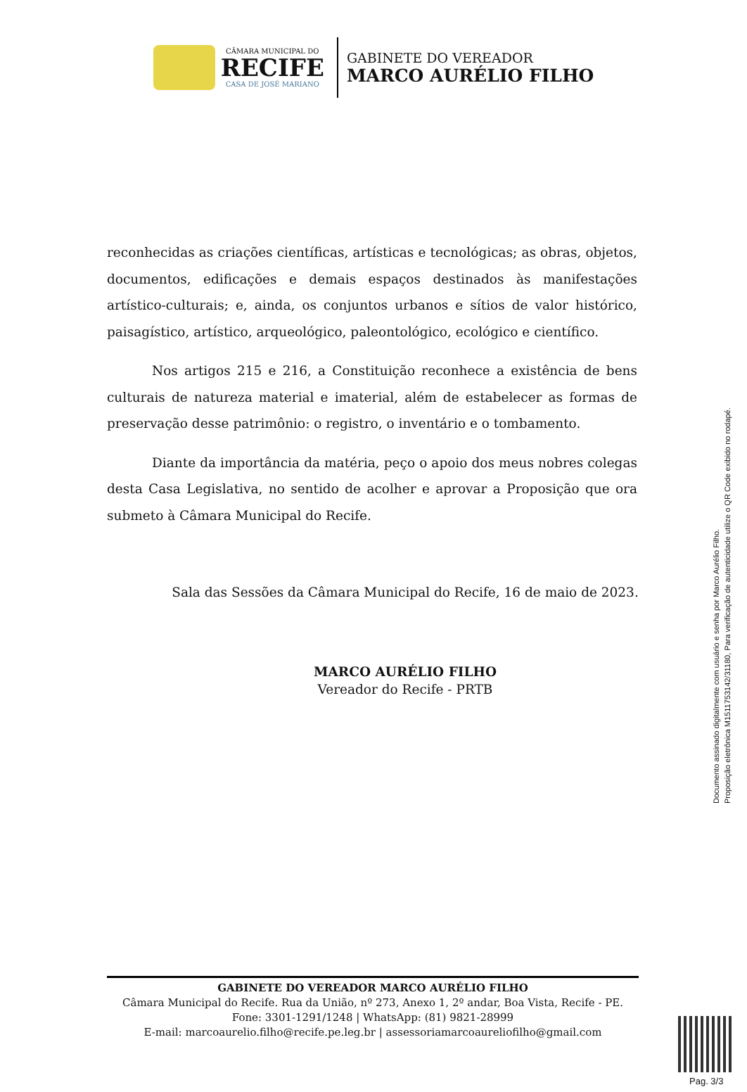CÂMARA MUNICIPAL DO
RECIFE
CASA DE JOSÉ MARIANO
GABINETE DO VEREADOR
MARCO AURÉLIO FILHO
reconhecidas as criações científicas, artísticas e tecnológicas; as obras, objetos, documentos, edificações e demais espaços destinados às manifestações artístico-culturais; e, ainda, os conjuntos urbanos e sítios de valor histórico, paisagístico, artístico, arqueológico, paleontológico, ecológico e científico.
Nos artigos 215 e 216, a Constituição reconhece a existência de bens culturais de natureza material e imaterial, além de estabelecer as formas de preservação desse patrimônio: o registro, o inventário e o tombamento.
Diante da importância da matéria, peço o apoio dos meus nobres colegas desta Casa Legislativa, no sentido de acolher e aprovar a Proposição que ora submeto à Câmara Municipal do Recife.
Sala das Sessões da Câmara Municipal do Recife, 16 de maio de 2023.
MARCO AURÉLIO FILHO
Vereador do Recife - PRTB
Documento assinado digitalmente com usuário e senha por Marco Aurélio Filho.
Proposição eletrônica M15117531​42/31180, Para verificação de autenticidade utilize o QR Code exibido no rodapé.
GABINETE DO VEREADOR MARCO AURÉLIO FILHO
Câmara Municipal do Recife. Rua da União, nº 273, Anexo 1, 2º andar, Boa Vista, Recife - PE.
Fone: 3301-1291/1248 | WhatsApp: (81) 9821-28999
E-mail: marcoaurelio.filho@recife.pe.leg.br | assessoriamarcoaureliofilho@gmail.com
Pag. 3/3